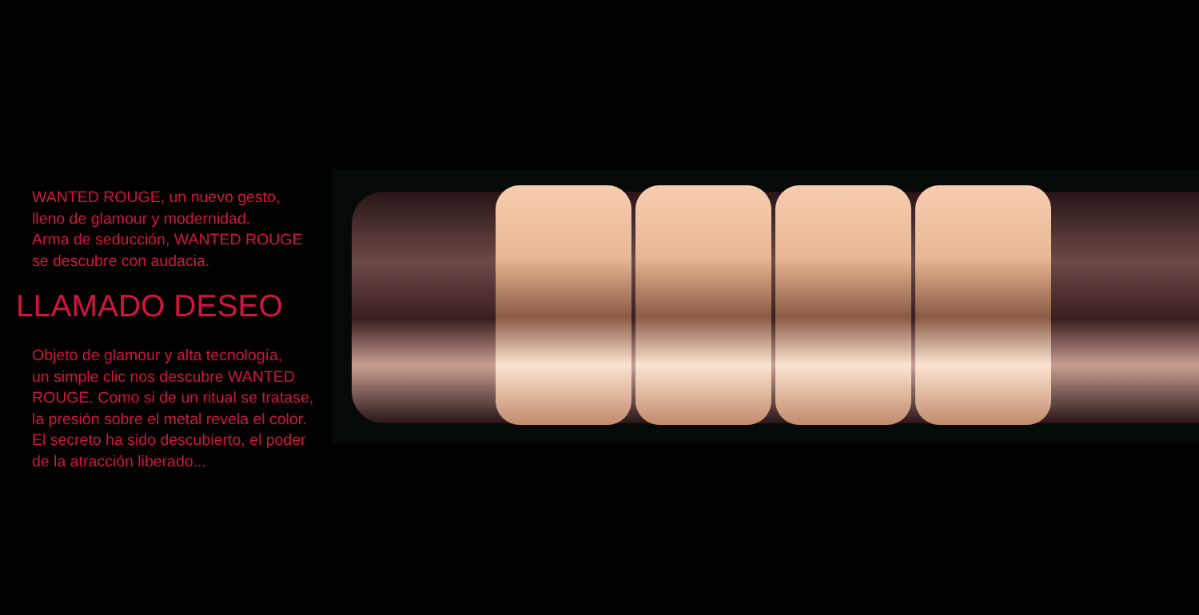WANTED ROUGE, un nuevo gesto,
lleno de glamour y modernidad.
Arma de seducción, WANTED ROUGE
se descubre con audacia.
LLAMADO DESEO
Objeto de glamour y alta tecnología,
un simple clic nos descubre WANTED
ROUGE. Como si de un ritual se tratase,
la presión sobre el metal revela el color.
El secreto ha sido descubierto, el poder
de la atracción liberado...